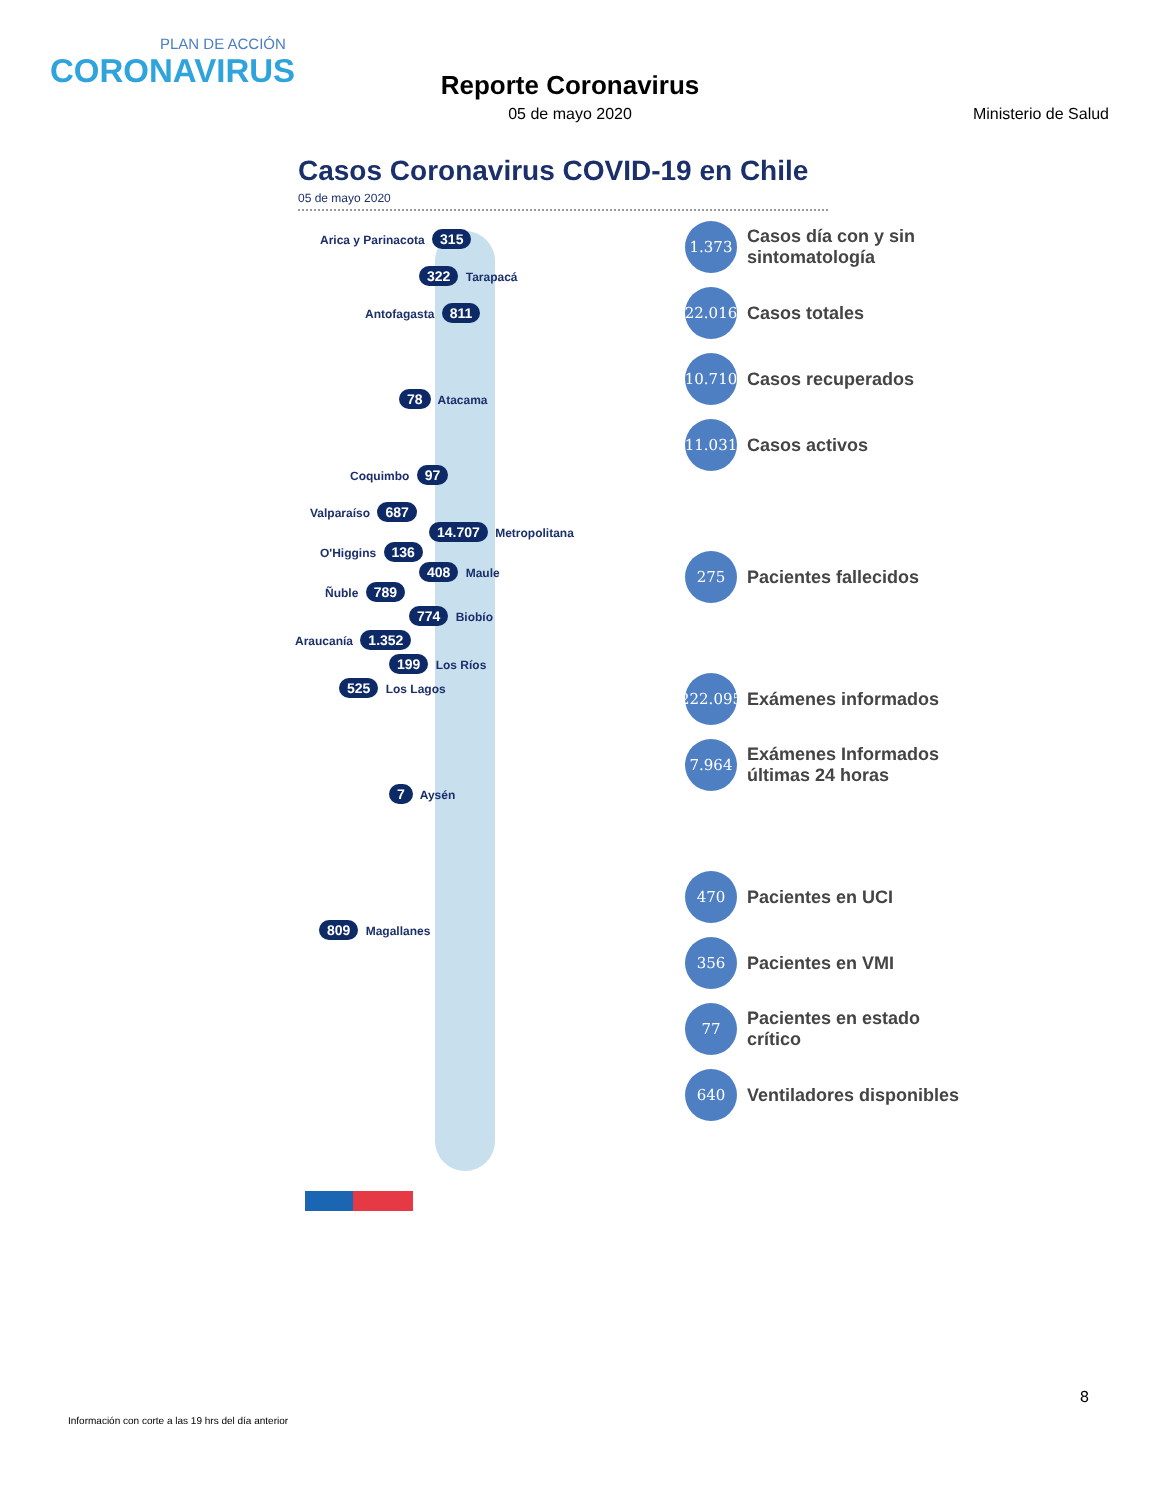PLAN DE ACCIÓN
CORONAVIRUS
Reporte Coronavirus
05 de mayo 2020
Ministerio de Salud
Casos Coronavirus COVID-19 en Chile
05 de mayo 2020
Arica y Parinacota 315
322 Tarapacá
Antofagasta 811
78 Atacama
Coquimbo 97
Valparaíso 687
14.707 Metropolitana
O'Higgins 136
408 Maule
Ñuble 789
774 Biobío
Araucanía 1.352
199 Los Ríos
525 Los Lagos
7 Aysén
809 Magallanes
1.373
Casos día con y sin sintomatología
22.016
Casos totales
10.710
Casos recuperados
11.031
Casos activos
275
Pacientes fallecidos
222.095
Exámenes informados
7.964
Exámenes Informados últimas 24 horas
470
Pacientes en UCI
356
Pacientes en VMI
77
Pacientes en estado crítico
640
Ventiladores disponibles
8
Información con corte a las 19 hrs del día anterior